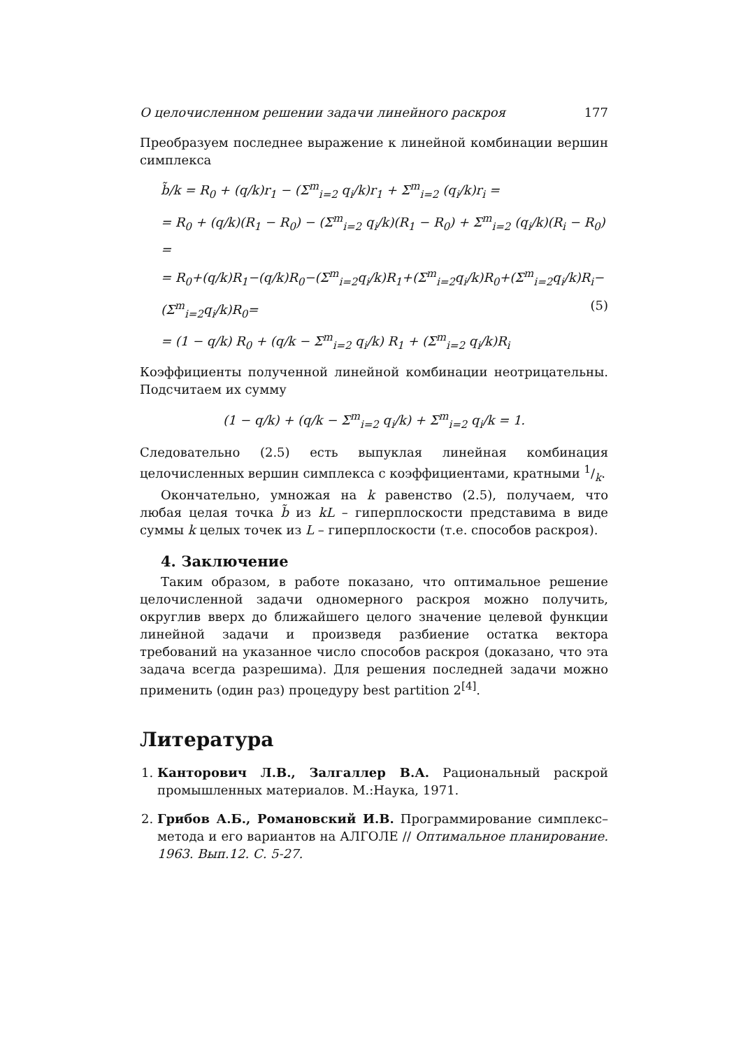О целочисленном решении задачи линейного раскроя 177
Преобразуем последнее выражение к линейной комбинации вершин симплекса
b̃/k = R<sub>0</sub> + (q/k)r<sub>1</sub> − (Σ<sup>m</sup><sub>i=2</sub> q<sub>i</sub>/k)r<sub>1</sub> + Σ<sup>m</sup><sub>i=2</sub> (q<sub>i</sub>/k)r<sub>i</sub> =
= R<sub>0</sub> + (q/k)(R<sub>1</sub> − R<sub>0</sub>) − (Σ<sup>m</sup><sub>i=2</sub> q<sub>i</sub>/k)(R<sub>1</sub> − R<sub>0</sub>) + Σ<sup>m</sup><sub>i=2</sub> (q<sub>i</sub>/k)(R<sub>i</sub> − R<sub>0</sub>) =
= R<sub>0</sub>+(q/k)R<sub>1</sub>−(q/k)R<sub>0</sub>−(Σ<sup>m</sup><sub>i=2</sub>q<sub>i</sub>/k)R<sub>1</sub>+(Σ<sup>m</sup><sub>i=2</sub>q<sub>i</sub>/k)R<sub>0</sub>+(Σ<sup>m</sup><sub>i=2</sub>q<sub>i</sub>/k)R<sub>i</sub>−(Σ<sup>m</sup><sub>i=2</sub>q<sub>i</sub>/k)R<sub>0</sub>= (5)
= (1 − q/k) R<sub>0</sub> + (q/k − Σ<sup>m</sup><sub>i=2</sub> q<sub>i</sub>/k) R<sub>1</sub> + (Σ<sup>m</sup><sub>i=2</sub> q<sub>i</sub>/k)R<sub>i</sub>
Коэффициенты полученной линейной комбинации неотрицательны. Подсчитаем их сумму
(1 − q/k) + (q/k − Σ<sup>m</sup><sub>i=2</sub> q<sub>i</sub>/k) + Σ<sup>m</sup><sub>i=2</sub> q<sub>i</sub>/k = 1.
Следовательно (2.5) есть выпуклая линейная комбинация целочисленных вершин симплекса с коэффициентами, кратными 1/k.
Окончательно, умножая на k равенство (2.5), получаем, что любая целая точка b̃ из kL – гиперплоскости представима в виде суммы k целых точек из L – гиперплоскости (т.е. способов раскроя).
4. Заключение
Таким образом, в работе показано, что оптимальное решение целочисленной задачи одномерного раскроя можно получить, округлив вверх до ближайшего целого значение целевой функции линейной задачи и произведя разбиение остатка вектора требований на указанное число способов раскроя (доказано, что эта задача всегда разрешима). Для решения последней задачи можно применить (один раз) процедуру best partition 2<sup>[4]</sup>.
Литература
1. Канторович Л.В., Залгаллер В.А. Рациональный раскрой промышленных материалов. М.:Наука, 1971.
2. Грибов А.Б., Романовский И.В. Программирование симплекс–метода и его вариантов на АЛГОЛЕ // Оптимальное планирование. 1963. Вып.12. С. 5-27.